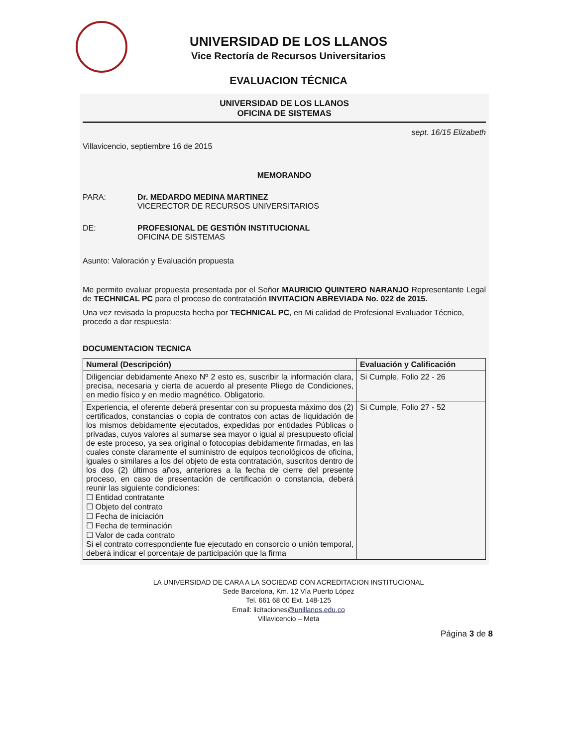UNIVERSIDAD DE LOS LLANOS
Vice Rectoría de Recursos Universitarios
EVALUACION TÉCNICA
UNIVERSIDAD DE LOS LLANOS
OFICINA DE SISTEMAS
sept. 16/15 Elizabeth
Villavicencio, septiembre 16 de 2015
MEMORANDO
PARA: Dr. MEDARDO MEDINA MARTINEZ
VICERECTOR DE RECURSOS UNIVERSITARIOS
DE: PROFESIONAL DE GESTIÓN INSTITUCIONAL
OFICINA DE SISTEMAS
Asunto: Valoración y Evaluación propuesta
Me permito evaluar propuesta presentada por el Señor MAURICIO QUINTERO NARANJO Representante Legal de TECHNICAL PC para el proceso de contratación INVITACION ABREVIADA No. 022 de 2015.
Una vez revisada la propuesta hecha por TECHNICAL PC, en Mi calidad de Profesional Evaluador Técnico, procedo a dar respuesta:
DOCUMENTACION TECNICA
| Numeral (Descripción) | Evaluación y Calificación |
| --- | --- |
| Diligenciar debidamente Anexo Nº 2 esto es, suscribir la información clara, precisa, necesaria y cierta de acuerdo al presente Pliego de Condiciones, en medio físico y en medio magnético. Obligatorio. | Si Cumple, Folio 22 - 26 |
| Experiencia, el oferente deberá presentar con su propuesta máximo dos (2) certificados, constancias o copia de contratos con actas de liquidación de los mismos debidamente ejecutados, expedidas por entidades Públicas o privadas, cuyos valores al sumarse sea mayor o igual al presupuesto oficial de este proceso, ya sea original o fotocopias debidamente firmadas, en las cuales conste claramente el suministro de equipos tecnológicos de oficina, iguales o similares a los del objeto de esta contratación, suscritos dentro de los dos (2) últimos años, anteriores a la fecha de cierre del presente proceso, en caso de presentación de certificación o constancia, deberá reunir las siguiente condiciones: ☐ Entidad contratante ☐ Objeto del contrato ☐ Fecha de iniciación ☐ Fecha de terminación ☐ Valor de cada contrato Si el contrato correspondiente fue ejecutado en consorcio o unión temporal, deberá indicar el porcentaje de participación que la firma | Si Cumple, Folio 27 - 52 |
LA UNIVERSIDAD DE CARA A LA SOCIEDAD CON ACREDITACION INSTITUCIONAL
Sede Barcelona, Km. 12 Vía Puerto López
Tel. 661 68 00 Ext. 148-125
Email: licitaciones@unillanos.edu.co
Villavicencio – Meta
Página 3 de 8